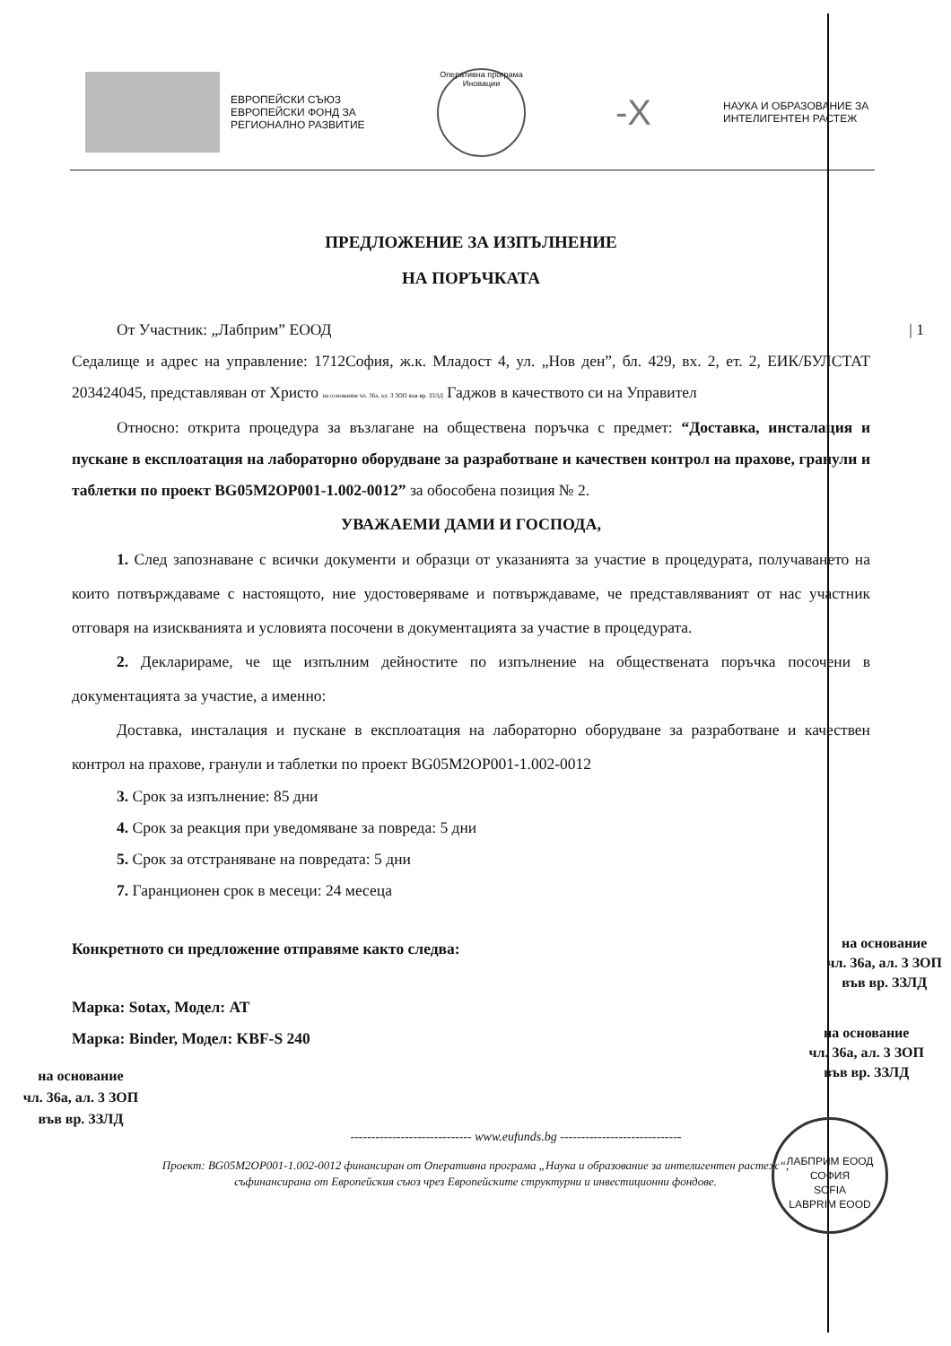ЕВРОПЕЙСКИ СЪЮЗ
ЕВРОПЕЙСКИ ФОНД ЗА
РЕГИОНАЛНО РАЗВИТИЕ
Оперативна програма Иновации
-X
НАУКА И ОБРАЗОВАНИЕ ЗА
ИНТЕЛИГЕНТЕН РАСТЕЖ
ПРЕДЛОЖЕНИЕ ЗА ИЗПЪЛНЕНИЕ
НА ПОРЪЧКАТА
От Участник: „Лабприм” ЕООД | 1
Седалище и адрес на управление: 1712София, ж.к. Младост 4, ул. „Нов ден”, бл. 429, вх. 2, ет. 2, ЕИК/БУЛСТАТ 203424045, представляван от Христо на основание чл. 36а, ал. 3 ЗОП във вр. ЗЗЛД Гаджов в качеството си на Управител
Относно: открита процедура за възлагане на обществена поръчка с предмет: “Доставка, инсталация и пускане в експлоатация на лабораторно оборудване за разработване и качествен контрол на прахове, гранули и таблетки по проект BG05M2OP001-1.002-0012” за обособена позиция № 2.
УВАЖАЕМИ ДАМИ И ГОСПОДА,
1. След запознаване с всички документи и образци от указанията за участие в процедурата, получаването на които потвърждаваме с настоящото, ние удостоверяваме и потвърждаваме, че представляваният от нас участник отговаря на изискванията и условията посочени в документацията за участие в процедурата.
2. Декларираме, че ще изпълним дейностите по изпълнение на обществената поръчка посочени в документацията за участие, а именно:
Доставка, инсталация и пускане в експлоатация на лабораторно оборудване за разработване и качествен контрол на прахове, гранули и таблетки по проект BG05M2OP001-1.002-0012
3. Срок за изпълнение: 85 дни
4. Срок за реакция при уведомяване за повреда: 5 дни
5. Срок за отстраняване на повредата: 5 дни
7. Гаранционен срок в месеци: 24 месеца
Конкретното си предложение отправяме както следва:
Марка: Sotax, Модел: AT
Марка: Binder, Модел: KBF-S 240
на основание
чл. 36а, ал. 3 ЗОП
във вр. ЗЗЛД
на основание
чл. 36а, ал. 3 ЗОП
във вр. ЗЗЛД
ЛАБПРИМ ЕООД
СОФИЯ
SOFIA
LABPRIM EOOD
на основание
чл. 36а, ал. 3 ЗОП
във вр. ЗЗЛД
----------------------------- www.eufunds.bg -----------------------------
Проект: BG05M2OP001-1.002-0012 финансиран от Оперативна програма „Наука и образование за интелигентен растеж“,
съфинансирана от Европейския съюз чрез Европейските структурни и инвестиционни фондове.